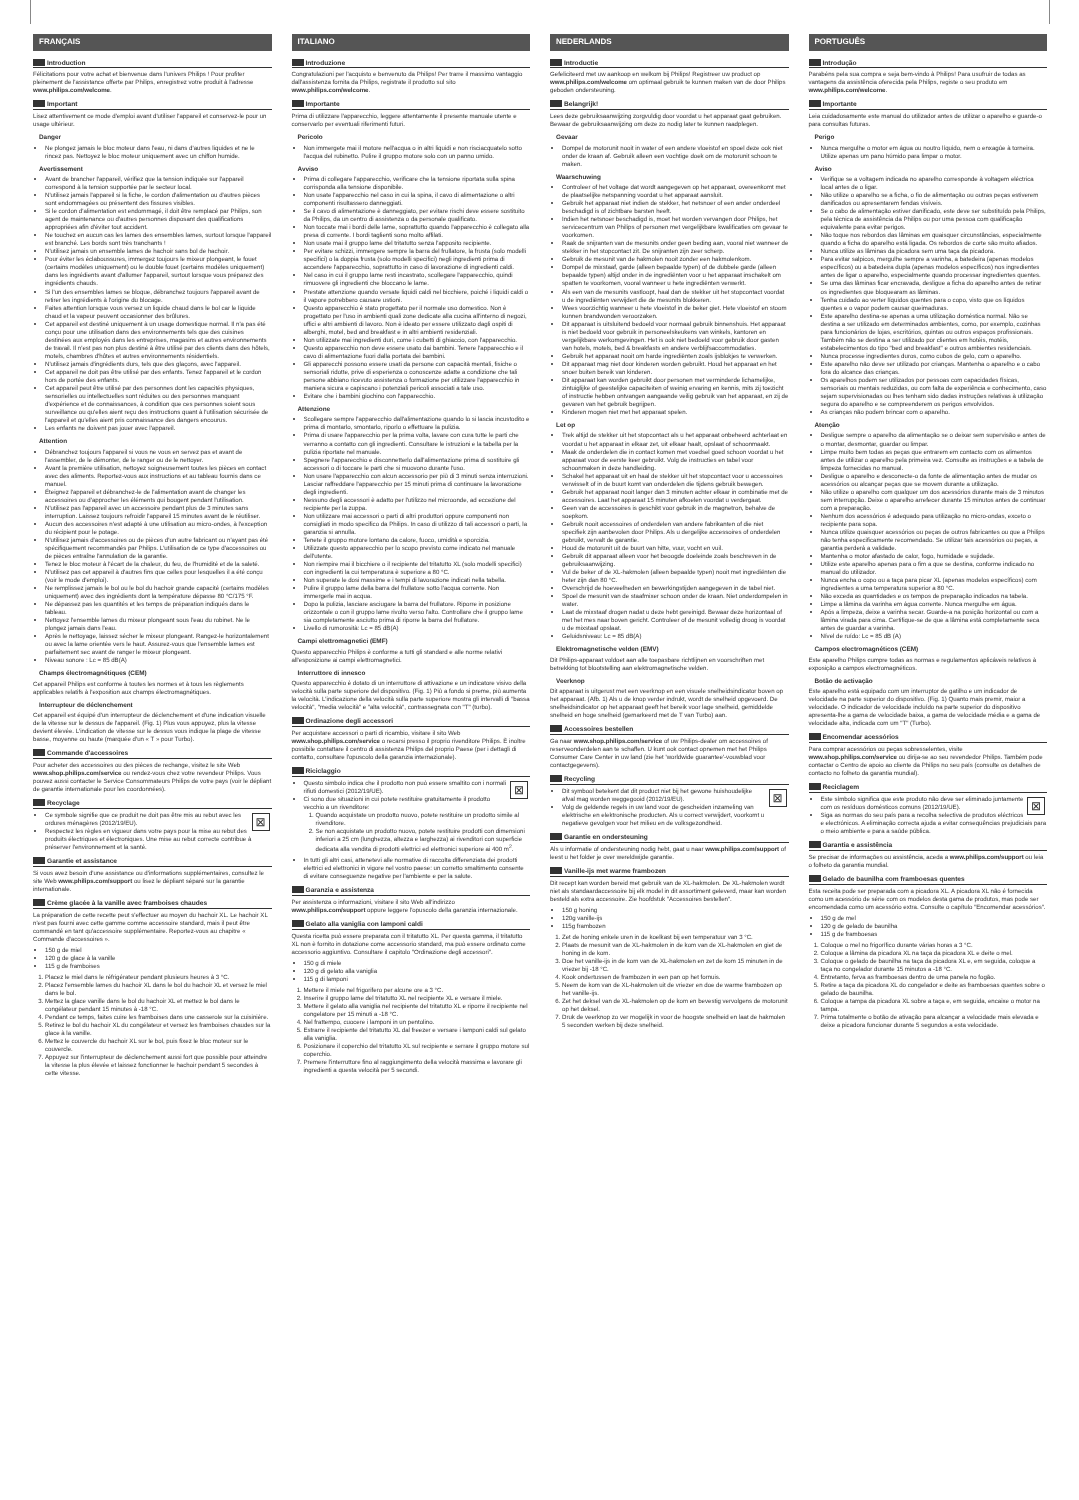FRANÇAIS
Introduction
Félicitations pour votre achat et bienvenue dans l'univers Philips ! Pour profiter pleinement de l'assistance offerte par Philips, enregistrez votre produit à l'adresse www.philips.com/welcome.
Important
Lisez attentivement ce mode d'emploi avant d'utiliser l'appareil et conservez-le pour un usage ultérieur.
Danger
Ne plongez jamais le bloc moteur dans l'eau, ni dans d'autres liquides et ne le rincez pas. Nettoyez le bloc moteur uniquement avec un chiffon humide.
Avertissement
Avant de brancher l'appareil, vérifiez que la tension indiquée sur l'appareil correspond à la tension supportée par le secteur local.
N'utilisez jamais l'appareil si la fiche, le cordon d'alimentation ou d'autres pièces sont endommagées ou présentent des fissures visibles.
Si le cordon d'alimentation est endommagé, il doit être remplacé par Philips, son agent de maintenance ou d'autres personnes disposant des qualifications appropriées afin d'éviter tout accident.
Ne touchez en aucun cas les lames des ensembles lames, surtout lorsque l'appareil est branché. Les bords sont très tranchants !
N'utilisez jamais un ensemble lames de hachoir sans bol de hachoir.
Pour éviter les éclaboussures, immergez toujours le mixeur plongeant, le fouet (certains modèles uniquement) ou le double fouet (certains modèles uniquement) dans les ingrédients avant d'allumer l'appareil, surtout lorsque vous préparez des ingrédients chauds.
Si l'un des ensembles lames se bloque, débranchez toujours l'appareil avant de retirer les ingrédients à l'origine du blocage.
Faites attention lorsque vous versez un liquide chaud dans le bol car le liquide chaud et la vapeur peuvent occasionner des brûlures.
Cet appareil est destiné uniquement à un usage domestique normal. Il n'a pas été conçu pour une utilisation dans des environnements tels que des cuisines destinées aux employés dans les entreprises, magasins et autres environnements de travail. Il n'est pas non plus destiné à être utilisé par des clients dans des hôtels, motels, chambres d'hôtes et autres environnements résidentiels.
N'utilisez jamais d'ingrédients durs, tels que des glaçons, avec l'appareil.
Cet appareil ne doit pas être utilisé par des enfants. Tenez l'appareil et le cordon hors de portée des enfants.
Cet appareil peut être utilisé par des personnes dont les capacités physiques, sensorielles ou intellectuelles sont réduites ou des personnes manquant d'expérience et de connaissances, à condition que ces personnes soient sous surveillance ou qu'elles aient reçu des instructions quant à l'utilisation sécurisée de l'appareil et qu'elles aient pris connaissance des dangers encourus.
Les enfants ne doivent pas jouer avec l'appareil.
Attention
Débranchez toujours l'appareil si vous ne vous en servez pas et avant de l'assembler, de le démonter, de le ranger ou de le nettoyer.
Avant la première utilisation, nettoyez soigneusement toutes les pièces en contact avec des aliments. Reportez-vous aux instructions et au tableau fournis dans ce manuel.
Éteignez l'appareil et débranchez-le de l'alimentation avant de changer les accessoires ou d'approcher les éléments qui bougent pendant l'utilisation.
N'utilisez pas l'appareil avec un accessoire pendant plus de 3 minutes sans interruption. Laissez toujours refroidir l'appareil 15 minutes avant de le réutiliser.
Aucun des accessoires n'est adapté à une utilisation au micro-ondes, à l'exception du récipient pour le potage.
N'utilisez jamais d'accessoires ou de pièces d'un autre fabricant ou n'ayant pas été spécifiquement recommandés par Philips. L'utilisation de ce type d'accessoires ou de pièces entraîne l'annulation de la garantie.
Tenez le bloc moteur à l'écart de la chaleur, du feu, de l'humidité et de la saleté.
N'utilisez pas cet appareil à d'autres fins que celles pour lesquelles il a été conçu (voir le mode d'emploi).
Ne remplissez jamais le bol ou le bol du hachoir grande capacité (certains modèles uniquement) avec des ingrédients dont la température dépasse 80 °C/175 °F.
Ne dépassez pas les quantités et les temps de préparation indiqués dans le tableau.
Nettoyez l'ensemble lames du mixeur plongeant sous l'eau du robinet. Ne le plongez jamais dans l'eau.
Après le nettoyage, laissez sécher le mixeur plongeant. Rangez-le horizontalement ou avec la lame orientée vers le haut. Assurez-vous que l'ensemble lames est parfaitement sec avant de ranger le mixeur plongeant.
Niveau sonore : Lc = 85 dB(A)
Champs électromagnétiques (CEM)
Cet appareil Philips est conforme à toutes les normes et à tous les règlements applicables relatifs à l'exposition aux champs électromagnétiques.
Interrupteur de déclenchement
Cet appareil est équipé d'un interrupteur de déclenchement et d'une indication visuelle de la vitesse sur le dessus de l'appareil. (Fig. 1) Plus vous appuyez, plus la vitesse devient élevée. L'indication de vitesse sur le dessus vous indique la plage de vitesse basse, moyenne ou haute (marquée d'un « T » pour Turbo).
Commande d'accessoires
Pour acheter des accessoires ou des pièces de rechange, visitez le site Web www.shop.philips.com/service ou rendez-vous chez votre revendeur Philips. Vous pouvez aussi contacter le Service Consommateurs Philips de votre pays (voir le dépliant de garantie internationale pour les coordonnées).
Recyclage
⊠
Ce symbole signifie que ce produit ne doit pas être mis au rebut avec les ordures ménagères (2012/19/EU).
Respectez les règles en vigueur dans votre pays pour la mise au rebut des produits électriques et électroniques. Une mise au rebut correcte contribue à préserver l'environnement et la santé.
Garantie et assistance
Si vous avez besoin d'une assistance ou d'informations supplémentaires, consultez le site Web www.philips.com/support ou lisez le dépliant séparé sur la garantie internationale.
Crème glacée à la vanille avec framboises chaudes
La préparation de cette recette peut s'effectuer au moyen du hachoir XL. Le hachoir XL n'est pas fourni avec cette gamme comme accessoire standard, mais il peut être commandé en tant qu'accessoire supplémentaire. Reportez-vous au chapitre « Commande d'accessoires ».
150 g de miel
120 g de glace à la vanille
115 g de framboises
1. Placez le miel dans le réfrigérateur pendant plusieurs heures à 3 °C.
2. Placez l'ensemble lames du hachoir XL dans le bol du hachoir XL et versez le miel dans le bol.
3. Mettez la glace vanille dans le bol du hachoir XL et mettez le bol dans le congélateur pendant 15 minutes à -18 °C.
4. Pendant ce temps, faites cuire les framboises dans une casserole sur la cuisinière.
5. Retirez le bol du hachoir XL du congélateur et versez les framboises chaudes sur la glace à la vanille.
6. Mettez le couvercle du hachoir XL sur le bol, puis fixez le bloc moteur sur le couvercle.
7. Appuyez sur l'interrupteur de déclenchement aussi fort que possible pour atteindre la vitesse la plus élevée et laissez fonctionner le hachoir pendant 5 secondes à cette vitesse.
ITALIANO
Introduzione
Congratulazioni per l'acquisto e benvenuto da Philips! Per trarre il massimo vantaggio dall'assistenza fornita da Philips, registrate il prodotto sul sito www.philips.com/welcome.
Importante
Prima di utilizzare l'apparecchio, leggere attentamente il presente manuale utente e conservarlo per eventuali riferimenti futuri.
Pericolo
Non immergete mai il motore nell'acqua o in altri liquidi e non risciacquatelo sotto l'acqua del rubinetto. Pulire il gruppo motore solo con un panno umido.
Avviso
Prima di collegare l'apparecchio, verificare che la tensione riportata sulla spina corrisponda alla tensione disponibile.
Non usate l'apparecchio nel caso in cui la spina, il cavo di alimentazione o altri componenti risultassero danneggiati.
Se il cavo di alimentazione è danneggiato, per evitare rischi deve essere sostituito da Philips, da un centro di assistenza o da personale qualificato.
Non toccate mai i bordi delle lame, soprattutto quando l'apparecchio è collegato alla presa di corrente. I bordi taglienti sono molto affilati.
Non usate mai il gruppo lame del tritatutto senza l'apposito recipiente.
Per evitare schizzi, immergere sempre la barra del frullatore, la frusta (solo modelli specifici) o la doppia frusta (solo modelli specifici) negli ingredienti prima di accendere l'apparecchio, soprattutto in caso di lavorazione di ingredienti caldi.
Nel caso in cui il gruppo lame resti incastrato, scollegare l'apparecchio, quindi rimuovere gli ingredienti che bloccano le lame.
Prestate attenzione quando versate liquidi caldi nel bicchiere, poiché i liquidi caldi o il vapore potrebbero causare ustioni.
Questo apparecchio è stato progettato per il normale uso domestico. Non è progettato per l'uso in ambienti quali zone dedicate alla cucina all'interno di negozi, uffici e altri ambienti di lavoro. Non è ideato per essere utilizzato dagli ospiti di alberghi, motel, bed and breakfast e in altri ambienti residenziali.
Non utilizzate mai ingredienti duri, come i cubetti di ghiaccio, con l'apparecchio.
Questo apparecchio non deve essere usato dai bambini. Tenere l'apparecchio e il cavo di alimentazione fuori dalla portata dei bambini.
Gli apparecchi possono essere usati da persone con capacità mentali, fisiche o sensoriali ridotte, prive di esperienza o conoscenze adatte a condizione che tali persone abbiano ricevuto assistenza o formazione per utilizzare l'apparecchio in maniera sicura e capiscano i potenziali pericoli associati a tale uso.
Evitare che i bambini giochino con l'apparecchio.
Attenzione
Scollegare sempre l'apparecchio dall'alimentazione quando lo si lascia incustodito e prima di montarlo, smontarlo, riporlo o effettuare la pulizia.
Prima di usare l'apparecchio per la prima volta, lavare con cura tutte le parti che verranno a contatto con gli ingredienti. Consultare le istruzioni e la tabella per la pulizia riportate nel manuale.
Spegnere l'apparecchio e disconnetterlo dall'alimentazione prima di sostituire gli accessori o di toccare le parti che si muovono durante l'uso.
Non usare l'apparecchio con alcun accessorio per più di 3 minuti senza interruzioni. Lasciar raffreddare l'apparecchio per 15 minuti prima di continuare la lavorazione degli ingredienti.
Nessuno degli accessori è adatto per l'utilizzo nel microonde, ad eccezione del recipiente per la zuppa.
Non utilizzare mai accessori o parti di altri produttori oppure componenti non consigliati in modo specifico da Philips. In caso di utilizzo di tali accessori o parti, la garanzia si annulla.
Tenete il gruppo motore lontano da calore, fuoco, umidità e sporcizia.
Utilizzate questo apparecchio per lo scopo previsto come indicato nel manuale dell'utente.
Non riempire mai il bicchiere o il recipiente del tritatutto XL (solo modelli specifici) con ingredienti la cui temperatura è superiore a 80 °C.
Non superate le dosi massime e i tempi di lavorazione indicati nella tabella.
Pulire il gruppo lame della barra del frullatore sotto l'acqua corrente. Non immergerle mai in acqua.
Dopo la pulizia, lasciare asciugare la barra del frullatore. Riporre in posizione orizzontale o con il gruppo lame rivolto verso l'alto. Controllare che il gruppo lame sia completamente asciutto prima di riporre la barra del frullatore.
Livello di rumorosità: Lc = 85 dB(A)
Campi elettromagnetici (EMF)
Questo apparecchio Philips è conforme a tutti gli standard e alle norme relativi all'esposizione ai campi elettromagnetici.
Interruttore di innesco
Questo apparecchio è dotato di un interruttore di attivazione e un indicatore visivo della velocità sulla parte superiore del dispositivo. (Fig. 1) Più a fondo si preme, più aumenta la velocità. L'indicazione della velocità sulla parte superiore mostra gli intervalli di "bassa velocità", "media velocità" e "alta velocità", contrassegnata con "T" (turbo).
Ordinazione degli accessori
Per acquistare accessori o parti di ricambio, visitare il sito Web www.shop.philips.com/service o recarsi presso il proprio rivenditore Philips. È inoltre possibile contattare il centro di assistenza Philips del proprio Paese (per i dettagli di contatto, consultare l'opuscolo della garanzia internazionale).
Riciclaggio
⊠
Questo simbolo indica che il prodotto non può essere smaltito con i normali rifiuti domestici (2012/19/UE).
Ci sono due situazioni in cui potete restituire gratuitamente il prodotto vecchio a un rivenditore:
1. Quando acquistate un prodotto nuovo, potete restituire un prodotto simile al rivenditore.
2. Se non acquistate un prodotto nuovo, potete restituire prodotti con dimensioni inferiori a 25 cm (lunghezza, altezza e larghezza) ai rivenditori con superficie dedicata alla vendita di prodotti elettrici ed elettronici superiore ai 400 m<sup>2</sup>.
In tutti gli altri casi, attenetevi alle normative di raccolta differenziata dei prodotti elettrici ed elettronici in vigore nel vostro paese: un corretto smaltimento consente di evitare conseguenze negative per l'ambiente e per la salute.
Garanzia e assistenza
Per assistenza o informazioni, visitare il sito Web all'indirizzo www.philips.com/support oppure leggere l'opuscolo della garanzia internazionale.
Gelato alla vaniglia con lamponi caldi
Questa ricetta può essere preparata con il tritatutto XL. Per questa gamma, il tritatutto XL non è fornito in dotazione come accessorio standard, ma può essere ordinato come accessorio aggiuntivo. Consultare il capitolo "Ordinazione degli accessori".
150 g di miele
120 g di gelato alla vaniglia
115 g di lamponi
1. Mettere il miele nel frigorifero per alcune ore a 3 °C.
2. Inserire il gruppo lame del tritatutto XL nel recipiente XL e versare il miele.
3. Mettere il gelato alla vaniglia nel recipiente del tritatutto XL e riporre il recipiente nel congelatore per 15 minuti a -18 °C.
4. Nel frattempo, cuocere i lamponi in un pentolino.
5. Estrarre il recipiente del tritatutto XL dal freezer e versare i lamponi caldi sul gelato alla vaniglia.
6. Posizionare il coperchio del tritatutto XL sul recipiente e serrare il gruppo motore sul coperchio.
7. Premere l'interruttore fino al raggiungimento della velocità massima e lavorare gli ingredienti a questa velocità per 5 secondi.
NEDERLANDS
Introductie
Gefeliciteerd met uw aankoop en welkom bij Philips! Registreer uw product op www.philips.com/welcome om optimaal gebruik te kunnen maken van de door Philips geboden ondersteuning.
Belangrijk!
Lees deze gebruiksaanwijzing zorgvuldig door voordat u het apparaat gaat gebruiken. Bewaar de gebruiksaanwijzing om deze zo nodig later te kunnen raadplegen.
Gevaar
Dompel de motorunit nooit in water of een andere vloeistof en spoel deze ook niet onder de kraan af. Gebruik alleen een vochtige doek om de motorunit schoon te maken.
Waarschuwing
Controleer of het voltage dat wordt aangegeven op het apparaat, overeenkomt met de plaatselijke netspanning voordat u het apparaat aansluit.
Gebruik het apparaat niet indien de stekker, het netsnoer of een ander onderdeel beschadigd is of zichtbare barsten heeft.
Indien het netsnoer beschadigd is, moet het worden vervangen door Philips, het servicecentrum van Philips of personen met vergelijkbare kwalificaties om gevaar te voorkomen.
Raak de snijranten van de mesunits onder geen beding aan, vooral niet wanneer de stekker in het stopcontact zit. De snijranten zijn zeer scherp.
Gebruik de mesunit van de hakmolen nooit zonder een hakmolenkom.
Dompel de mixstaaf, garde (alleen bepaalde typen) of de dubbele garde (alleen bepaalde typen) altijd onder in de ingrediënten voor u het apparaat inschakelt om spatten te voorkomen, vooral wanneer u hete ingrediënten verwerkt.
Als een van de mesunits vastloopt, haal dan de stekker uit het stopcontact voordat u de ingrediënten verwijdert die de mesunits blokkeren.
Wees voorzichtig wanneer u hete vloeistof in de beker giet. Hete vloeistof en stoom kunnen brandwonden veroorzaken.
Dit apparaat is uitsluitend bedoeld voor normaal gebruik binnenshuis. Het apparaat is niet bedoeld voor gebruik in personeelskeukens van winkels, kantoren en vergelijkbare werkomgevingen. Het is ook niet bedoeld voor gebruik door gasten van hotels, motels, bed & breakfasts en andere verblijfsaccommodaties.
Gebruik het apparaat nooit om harde ingrediënten zoals ijsblokjes te verwerken.
Dit apparaat mag niet door kinderen worden gebruikt. Houd het apparaat en het snoer buiten bereik van kinderen.
Dit apparaat kan worden gebruikt door personen met verminderde lichamelijke, zintuiglijke of geestelijke capaciteiten of weinig ervaring en kennis, mits zij toezicht of instructie hebben ontvangen aangaande veilig gebruik van het apparaat, en zij de gevaren van het gebruik begrijpen.
Kinderen mogen niet met het apparaat spelen.
Let op
Trek altijd de stekker uit het stopcontact als u het apparaat onbeheerd achterlaat en voordat u het apparaat in elkaar zet, uit elkaar haalt, opslaat of schoonmaakt.
Maak de onderdelen die in contact komen met voedsel goed schoon voordat u het apparaat voor de eerste keer gebruikt. Volg de instructies en tabel voor schoonmaken in deze handleiding.
Schakel het apparaat uit en haal de stekker uit het stopcontact voor u accessoires verwisselt of in de buurt komt van onderdelen die tijdens gebruik bewegen.
Gebruik het apparaat nooit langer dan 3 minuten achter elkaar in combinatie met de accessoires. Laat het apparaat 15 minuten afkoelen voordat u verdergaat.
Geen van de accessoires is geschikt voor gebruik in de magnetron, behalve de soepkom.
Gebruik nooit accessoires of onderdelen van andere fabrikanten of die niet specifiek zijn aanbevolen door Philips. Als u dergelijke accessoires of onderdelen gebruikt, vervalt de garantie.
Houd de motorunit uit de buurt van hitte, vuur, vocht en vuil.
Gebruik dit apparaat alleen voor het beoogde doeleinde zoals beschreven in de gebruiksaanwijzing.
Vul de beker of de XL-hakmolen (alleen bepaalde typen) nooit met ingrediënten die heter zijn dan 80 °C.
Overschrijd de hoeveelheden en bewerkingstijden aangegeven in de tabel niet.
Spoel de mesunit van de staafmixer schoon onder de kraan. Niet onderdompelen in water.
Laat de mixstaaf drogen nadat u deze hebt gereinigd. Bewaar deze horizontaal of met het mes naar boven gericht. Controleer of de mesunit volledig droog is voordat u de mixstaaf opslaat.
Geluidsniveau: Lc = 85 dB(A)
Elektromagnetische velden (EMV)
Dit Philips-apparaat voldoet aan alle toepasbare richtlijnen en voorschriften met betrekking tot blootstelling aan elektromagnetische velden.
Veerknop
Dit apparaat is uitgerust met een veerknop en een visuele snelheidsindicator boven op het apparaat. (Afb. 1) Als u de knop verder indrukt, wordt de snelheid opgevoerd. De snelheidsindicator op het apparaat geeft het bereik voor lage snelheid, gemiddelde snelheid en hoge snelheid (gemarkeerd met de T van Turbo) aan.
Accessoires bestellen
Ga naar www.shop.philips.com/service of uw Philips-dealer om accessoires of reserveonderdelen aan te schaffen. U kunt ook contact opnemen met het Philips Consumer Care Center in uw land (zie het 'worldwide guarantee'-vouwblad voor contactgegevens).
Recycling
⊠
Dit symbool betekent dat dit product niet bij het gewone huishoudelijke afval mag worden weggegooid (2012/19/EU).
Volg de geldende regels in uw land voor de gescheiden inzameling van elektrische en elektronische producten. Als u correct verwijdert, voorkomt u negatieve gevolgen voor het milieu en de volksgezondheid.
Garantie en ondersteuning
Als u informatie of ondersteuning nodig hebt, gaat u naar www.philips.com/support of leest u het folder je over wereldwijde garantie.
Vanille-ijs met warme frambozen
Dit recept kan worden bereid met gebruik van de XL-hakmolen. De XL-hakmolen wordt niet als standaardaccessoire bij elk model in dit assortiment geleverd, maar kan worden besteld als extra accessoire. Zie hoofdstuk "Accessoires bestellen".
150 g honing
120g vanille-ijs
115g frambozen
1. Zet de honing enkele uren in de koelkast bij een temperatuur van 3 °C.
2. Plaats de mesunit van de XL-hakmolen in de kom van de XL-hakmolen en giet de honing in de kom.
3. Doe het vanille-ijs in de kom van de XL-hakmolen en zet de kom 15 minuten in de vriezer bij -18 °C.
4. Kook ondertussen de frambozen in een pan op het fornuis.
5. Neem de kom van de XL-hakmolen uit de vriezer en doe de warme frambozen op het vanille-ijs.
6. Zet het deksel van de XL-hakmolen op de kom en bevestig vervolgens de motorunit op het deksel.
7. Druk de veerknop zo ver mogelijk in voor de hoogste snelheid en laat de hakmolen 5 seconden werken bij deze snelheid.
PORTUGUÊS
Introdução
Parabéns pela sua compra e seja bem-vindo à Philips! Para usufruir de todas as vantagens da assistência oferecida pela Philips, registe o seu produto em www.philips.com/welcome.
Importante
Leia cuidadosamente este manual do utilizador antes de utilizar o aparelho e guarde-o para consultas futuras.
Perigo
Nunca mergulhe o motor em água ou noutro líquido, nem o enxagúe à torneira. Utilize apenas um pano húmido para limpar o motor.
Aviso
Verifique se a voltagem indicada no aparelho corresponde à voltagem eléctrica local antes de o ligar.
Não utilize o aparelho se a ficha, o fio de alimentação ou outras peças estiverem danificados ou apresentarem fendas visíveis.
Se o cabo de alimentação estiver danificado, este deve ser substituído pela Philips, pela técnica de assistência da Philips ou por uma pessoa com qualificação equivalente para evitar perigos.
Não toque nos rebordos das lâminas em quaisquer circunstâncias, especialmente quando a ficha do aparelho está ligada. Os rebordos de corte são muito afiados.
Nunca utilize as lâminas da picadora sem uma taça da picadora.
Para evitar salpicos, mergulhe sempre a varinha, a batedeira (apenas modelos específicos) ou a batedeira dupla (apenas modelos específicos) nos ingredientes antes de ligar o aparelho, especialmente quando processar ingredientes quentes.
Se uma das lâminas ficar encravada, desligue a ficha do aparelho antes de retirar os ingredientes que bloquearam as lâminas.
Tenha cuidado ao verter líquidos quentes para o copo, visto que os líquidos quentes e o vapor podem causar queimaduras.
Este aparelho destina-se apenas a uma utilização doméstica normal. Não se destina a ser utilizado em determinados ambientes, como, por exemplo, cozinhas para funcionários de lojas, escritórios, quintas ou outros espaços profissionais. Também não se destina a ser utilizado por clientes em hotéis, motéis, estabelecimentos do tipo "bed and breakfast" e outros ambientes residenciais.
Nunca processe ingredientes duros, como cubos de gelo, com o aparelho.
Este aparelho não deve ser utilizado por crianças. Mantenha o aparelho e o cabo fora do alcance das crianças.
Os aparelhos podem ser utilizados por pessoas com capacidades físicas, sensoriais ou mentais reduzidas, ou com falta de experiência e conhecimento, caso sejam supervisionadas ou lhes tenham sido dadas instruções relativas à utilização segura do aparelho e se compreenderem os perigos envolvidos.
As crianças não podem brincar com o aparelho.
Atenção
Desligue sempre o aparelho da alimentação se o deixar sem supervisão e antes de o montar, desmontar, guardar ou limpar.
Limpe muito bem todas as peças que entrarem em contacto com os alimentos antes de utilizar o aparelho pela primeira vez. Consulte as instruções e a tabela de limpeza fornecidas no manual.
Desligue o aparelho e desconecte-o da fonte de alimentação antes de mudar os acessórios ou alcançar peças que se movem durante a utilização.
Não utilize o aparelho com qualquer um dos acessórios durante mais de 3 minutos sem interrupção. Deixe o aparelho arrefecer durante 15 minutos antes de continuar com a preparação.
Nenhum dos acessórios é adequado para utilização no micro-ondas, exceto o recipiente para sopa.
Nunca utilize quaisquer acessórios ou peças de outros fabricantes ou que a Philips não tenha especificamente recomendado. Se utilizar tais acessórios ou peças, a garantia perderá a validade.
Mantenha o motor afastado de calor, fogo, humidade e sujidade.
Utilize este aparelho apenas para o fim a que se destina, conforme indicado no manual do utilizador.
Nunca encha o copo ou a taça para picar XL (apenas modelos específicos) com ingredientes a uma temperatura superior a 80 °C.
Não exceda as quantidades e os tempos de preparação indicados na tabela.
Limpe a lâmina da varinha em água corrente. Nunca mergulhe em água.
Após a limpeza, deixe a varinha secar. Guarde-a na posição horizontal ou com a lâmina virada para cima. Certifique-se de que a lâmina está completamente seca antes de guardar a varinha.
Nível de ruído: Lc = 85 dB (A)
Campos electromagnéticos (CEM)
Este aparelho Philips cumpre todas as normas e regulamentos aplicáveis relativos à exposição a campos electromagnéticos.
Botão de activação
Este aparelho está equipado com um interruptor de gatilho e um indicador de velocidade na parte superior do dispositivo. (Fig. 1) Quanto mais premir, maior a velocidade. O indicador de velocidade incluído na parte superior do dispositivo apresenta-lhe a gama de velocidade baixa, a gama de velocidade média e a gama de velocidade alta, indicada com um "T" (Turbo).
Encomendar acessórios
Para comprar acessórios ou peças sobresselentes, visite www.shop.philips.com/service ou dirija-se ao seu revendedor Philips. Também pode contactar o Centro de apoio ao cliente da Philips no seu país (consulte os detalhes de contacto no folheto da garantia mundial).
Reciclagem
⊠
Este símbolo significa que este produto não deve ser eliminado juntamente com os resíduos domésticos comuns (2012/19/UE).
Siga as normas do seu país para a recolha selectiva de produtos eléctricos e electrónicos. A eliminação correcta ajuda a evitar consequências prejudiciais para o meio ambiente e para a saúde pública.
Garantia e assistência
Se precisar de informações ou assistência, aceda a www.philips.com/support ou leia o folheto da garantia mundial.
Gelado de baunilha com framboesas quentes
Esta receita pode ser preparada com a picadora XL. A picadora XL não é fornecida como um acessório de série com os modelos desta gama de produtos, mas pode ser encomendada como um acessório extra. Consulte o capítulo "Encomendar acessórios".
150 g de mel
120 g de gelado de baunilha
115 g de framboesas
1. Coloque o mel no frigorífico durante várias horas a 3 °C.
2. Coloque a lâmina da picadora XL na taça da picadora XL e deite o mel.
3. Coloque o gelado de baunilha na taça da picadora XL e, em seguida, coloque a taça no congelador durante 15 minutos a -18 °C.
4. Entretanto, ferva as framboesas dentro de uma panela no fogão.
5. Retire a taça da picadora XL do congelador e deite as framboesas quentes sobre o gelado de baunilha.
6. Coloque a tampa da picadora XL sobre a taça e, em seguida, encaixe o motor na tampa.
7. Prima totalmente o botão de ativação para alcançar a velocidade mais elevada e deixe a picadora funcionar durante 5 segundos a esta velocidade.